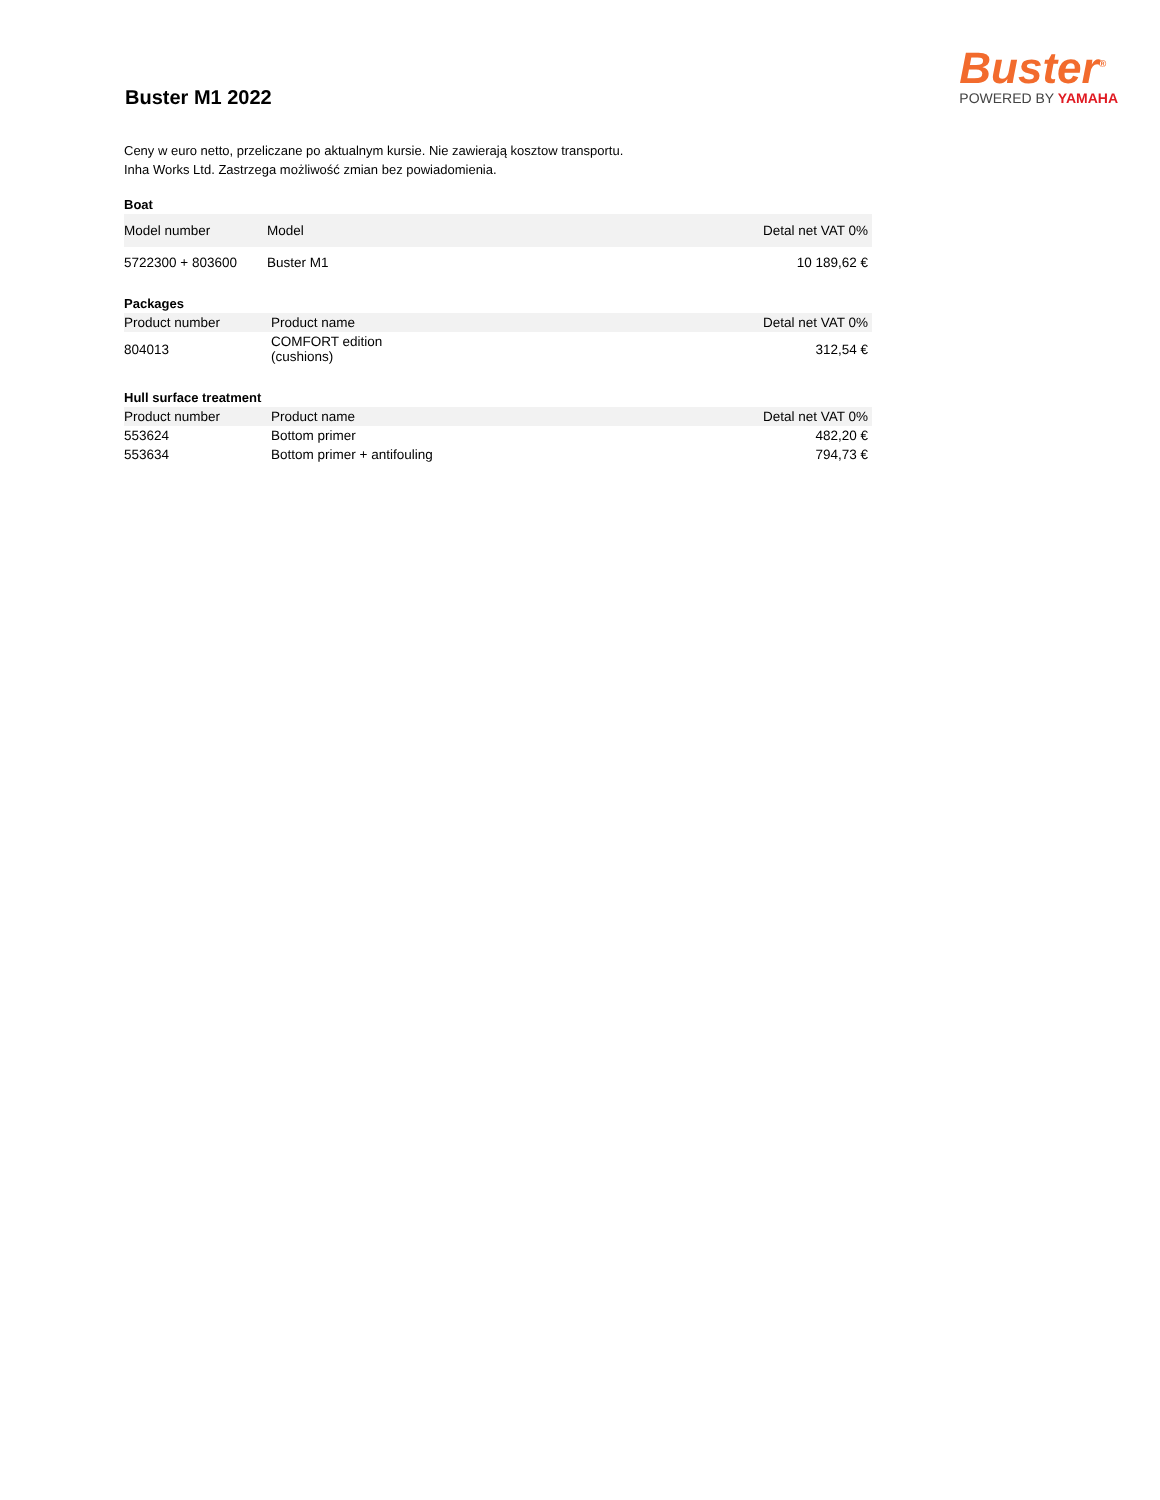Buster M1 2022
Buster<sup>®</sup>
POWERED BY YAMAHA
Ceny w euro netto, przeliczane po aktualnym kursie. Nie zawierają kosztow transportu.
Inha Works Ltd. Zastrzega możliwość zmian bez powiadomienia.
Boat
| Model number | Model | Detal net VAT 0% |
| --- | --- | --- |
| 5722300 + 803600 | Buster M1 | 10 189,62 € |
Packages
| Product number | Product name | Detal net VAT 0% |
| --- | --- | --- |
| 804013 | COMFORT edition (cushions) | 312,54 € |
Hull surface treatment
| Product number | Product name | Detal net VAT 0% |
| --- | --- | --- |
| 553624 | Bottom primer | 482,20 € |
| 553634 | Bottom primer + antifouling | 794,73 € |